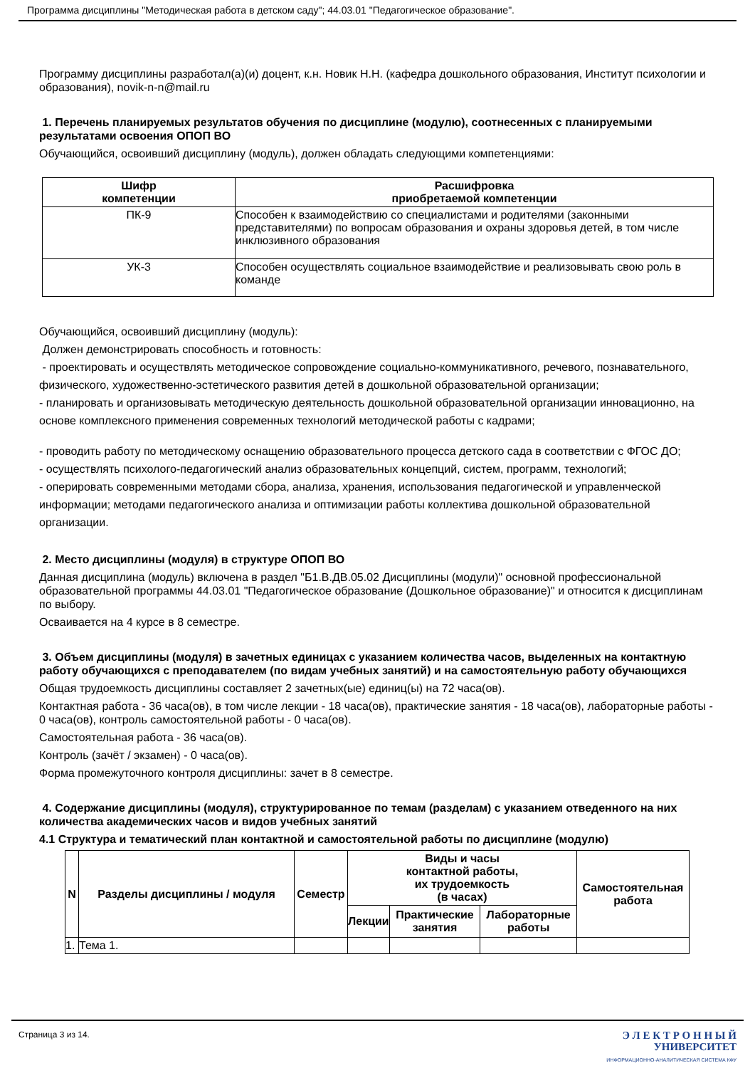Программа дисциплины "Методическая работа в детском саду"; 44.03.01 "Педагогическое образование".
Программу дисциплины разработал(а)(и) доцент, к.н. Новик Н.Н. (кафедра дошкольного образования, Институт психологии и образования), novik-n-n@mail.ru
1. Перечень планируемых результатов обучения по дисциплине (модулю), соотнесенных с планируемыми результатами освоения ОПОП ВО
Обучающийся, освоивший дисциплину (модуль), должен обладать следующими компетенциями:
| Шифр компетенции | Расшифровка приобретаемой компетенции |
| --- | --- |
| ПК-9 | Способен к взаимодействию со специалистами и родителями (законными представителями) по вопросам образования и охраны здоровья детей, в том числе инклюзивного образования |
| УК-3 | Способен осуществлять социальное взаимодействие и реализовывать свою роль в команде |
Обучающийся, освоивший дисциплину (модуль):
Должен демонстрировать способность и готовность:
- проектировать и осуществлять методическое сопровождение социально-коммуникативного, речевого, познавательного, физического, художественно-эстетического развития детей в дошкольной образовательной организации;
- планировать и организовывать методическую деятельность дошкольной образовательной организации инновационно, на основе комплексного применения современных технологий методической работы с кадрами;
- проводить работу по методическому оснащению образовательного процесса детского сада в соответствии с ФГОС ДО;
- осуществлять психолого-педагогический анализ образовательных концепций, систем, программ, технологий;
- оперировать современными методами сбора, анализа, хранения, использования педагогической и управленческой информации; методами педагогического анализа и оптимизации работы коллектива дошкольной образовательной организации.
2. Место дисциплины (модуля) в структуре ОПОП ВО
Данная дисциплина (модуль) включена в раздел "Б1.В.ДВ.05.02 Дисциплины (модули)" основной профессиональной образовательной программы 44.03.01 "Педагогическое образование (Дошкольное образование)" и относится к дисциплинам по выбору.
Осваивается на 4 курсе в 8 семестре.
3. Объем дисциплины (модуля) в зачетных единицах с указанием количества часов, выделенных на контактную работу обучающихся с преподавателем (по видам учебных занятий) и на самостоятельную работу обучающихся
Общая трудоемкость дисциплины составляет 2 зачетных(ые) единиц(ы) на 72 часа(ов).
Контактная работа - 36 часа(ов), в том числе лекции - 18 часа(ов), практические занятия - 18 часа(ов), лабораторные работы - 0 часа(ов), контроль самостоятельной работы - 0 часа(ов).
Самостоятельная работа - 36 часа(ов).
Контроль (зачёт / экзамен) - 0 часа(ов).
Форма промежуточного контроля дисциплины: зачет в 8 семестре.
4. Содержание дисциплины (модуля), структурированное по темам (разделам) с указанием отведенного на них количества академических часов и видов учебных занятий
4.1 Структура и тематический план контактной и самостоятельной работы по дисциплине (модулю)
| N | Разделы дисциплины / модуля | Семестр | Виды и часы контактной работы, их трудоемкость (в часах) | | | Самостоятельная работа |
| --- | --- | --- | --- | --- | --- | --- |
| | | | Лекции | Практические занятия | Лабораторные работы | |
| 1. | Тема 1. | | | | | |
Страница 3 из 14.
Э Л Е К Т Р О Н Н Ы Й
УНИВЕРСИТЕТ
ИНФОРМАЦИОННО-АНАЛИТИЧЕСКАЯ СИСТЕМА КФУ